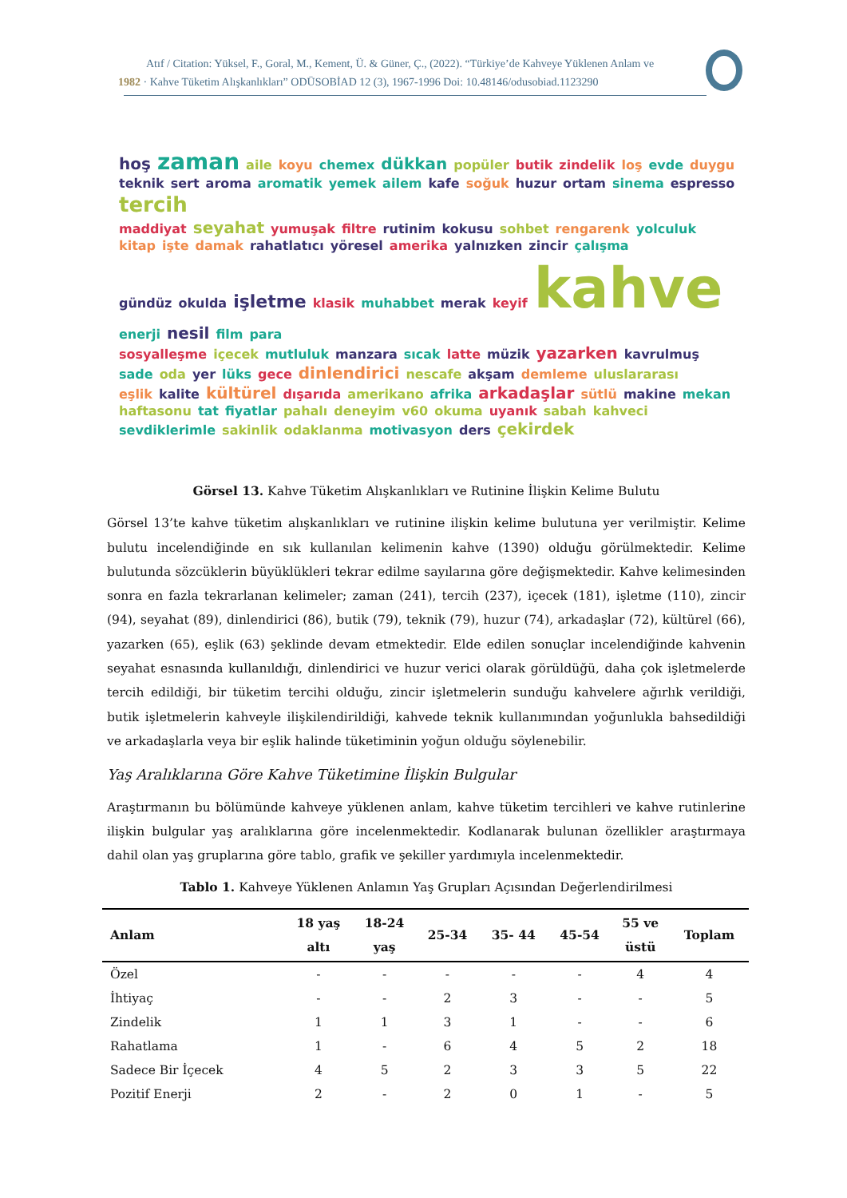Atıf / Citation: Yüksel, F., Goral, M., Kement, Ü. & Güner, Ç., (2022). “Türkiye’de Kahveye Yüklenen Anlam ve
1982 · Kahve Tüketim Alışkanlıkları” ODÜSOBİAD 12 (3), 1967-1996 Doi: 10.48146/odusobiad.1123290
hoş zaman aile koyu chemex dükkan popüler butik zindelik loş evde duygu teknik sert aroma aromatik yemek ailem kafe soğuk huzur ortam sinema espresso tercih
maddiyat seyahat yumuşak filtre rutinim kokusu sohbet rengarenk yolculuk kitap işte damak rahatlatıcı yöresel amerika yalnızken zincir çalışma
gündüz okulda işletme klasik muhabbet merak keyif kahve enerji nesil film para
sosyalleşme içecek mutluluk manzara sıcak latte müzik yazarken kavrulmuş sade oda yer lüks gece dinlendirici nescafe akşam demleme uluslararası
eşlik kalite kültürel dışarıda amerikano afrika arkadaşlar sütlü makine mekan haftasonu tat fiyatlar pahalı deneyim v60 okuma uyanık sabah kahveci sevdiklerimle sakinlik odaklanma motivasyon ders çekirdek
Görsel 13. Kahve Tüketim Alışkanlıkları ve Rutinine İlişkin Kelime Bulutu
Görsel 13’te kahve tüketim alışkanlıkları ve rutinine ilişkin kelime bulutuna yer verilmiştir. Kelime bulutu incelendiğinde en sık kullanılan kelimenin kahve (1390) olduğu görülmektedir. Kelime bulutunda sözcüklerin büyüklükleri tekrar edilme sayılarına göre değişmektedir. Kahve kelimesinden sonra en fazla tekrarlanan kelimeler; zaman (241), tercih (237), içecek (181), işletme (110), zincir (94), seyahat (89), dinlendirici (86), butik (79), teknik (79), huzur (74), arkadaşlar (72), kültürel (66), yazarken (65), eşlik (63) şeklinde devam etmektedir. Elde edilen sonuçlar incelendiğinde kahvenin seyahat esnasında kullanıldığı, dinlendirici ve huzur verici olarak görüldüğü, daha çok işletmelerde tercih edildiği, bir tüketim tercihi olduğu, zincir işletmelerin sunduğu kahvelere ağırlık verildiği, butik işletmelerin kahveyle ilişkilendirildiği, kahvede teknik kullanımından yoğunlukla bahsedildiği ve arkadaşlarla veya bir eşlik halinde tüketiminin yoğun olduğu söylenebilir.
Yaş Aralıklarına Göre Kahve Tüketimine İlişkin Bulgular
Araştırmanın bu bölümünde kahveye yüklenen anlam, kahve tüketim tercihleri ve kahve rutinlerine ilişkin bulgular yaş aralıklarına göre incelenmektedir. Kodlanarak bulunan özellikler araştırmaya dahil olan yaş gruplarına göre tablo, grafik ve şekiller yardımıyla incelenmektedir.
Tablo 1. Kahveye Yüklenen Anlamın Yaş Grupları Açısından Değerlendirilmesi
| Anlam | 18 yaş altı | 18-24 yaş | 25-34 | 35- 44 | 45-54 | 55 ve üstü | Toplam |
| --- | --- | --- | --- | --- | --- | --- | --- |
| Özel | - | - | - | - | - | 4 | 4 |
| İhtiyaç | - | - | 2 | 3 | - | - | 5 |
| Zindelik | 1 | 1 | 3 | 1 | - | - | 6 |
| Rahatlama | 1 | - | 6 | 4 | 5 | 2 | 18 |
| Sadece Bir İçecek | 4 | 5 | 2 | 3 | 3 | 5 | 22 |
| Pozitif Enerji | 2 | - | 2 | 0 | 1 | - | 5 |